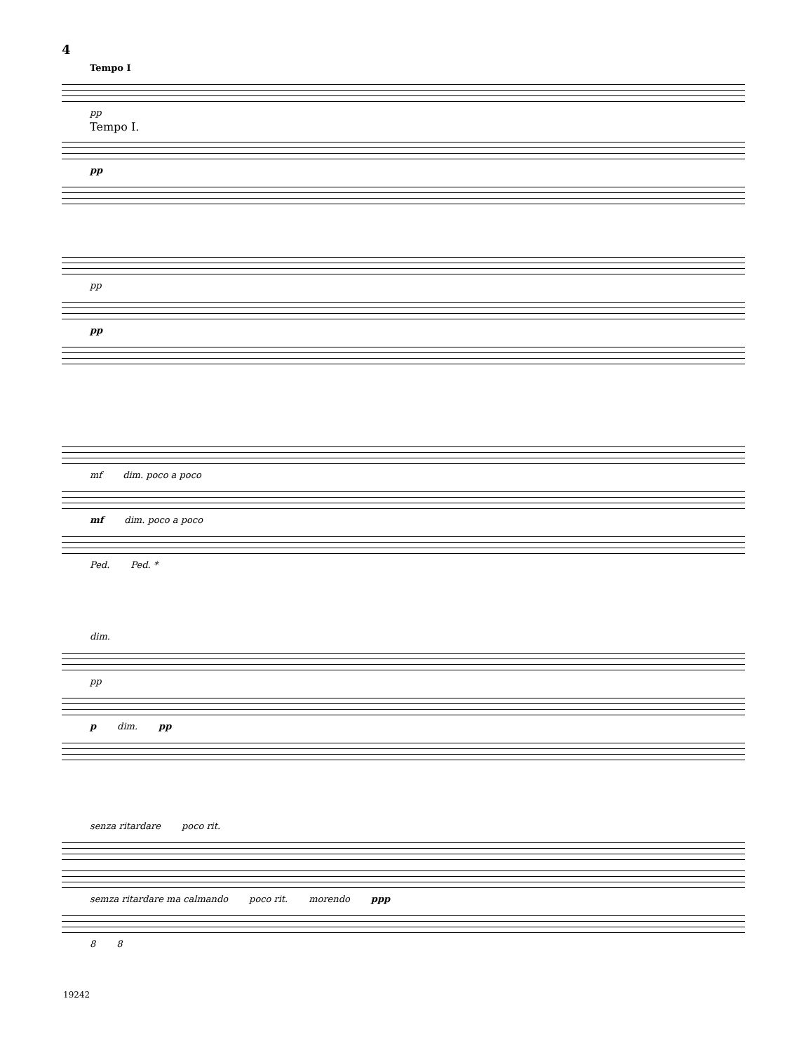4
Tempo I
pp
Tempo I.
pp
pp
pp
mf dim. poco a poco
mf dim. poco a poco
Ped. Ped. *
dim.
pp
p dim. pp
senza ritardare poco rit.
semza ritardare ma calmando poco rit. morendo ppp
8 8
19242